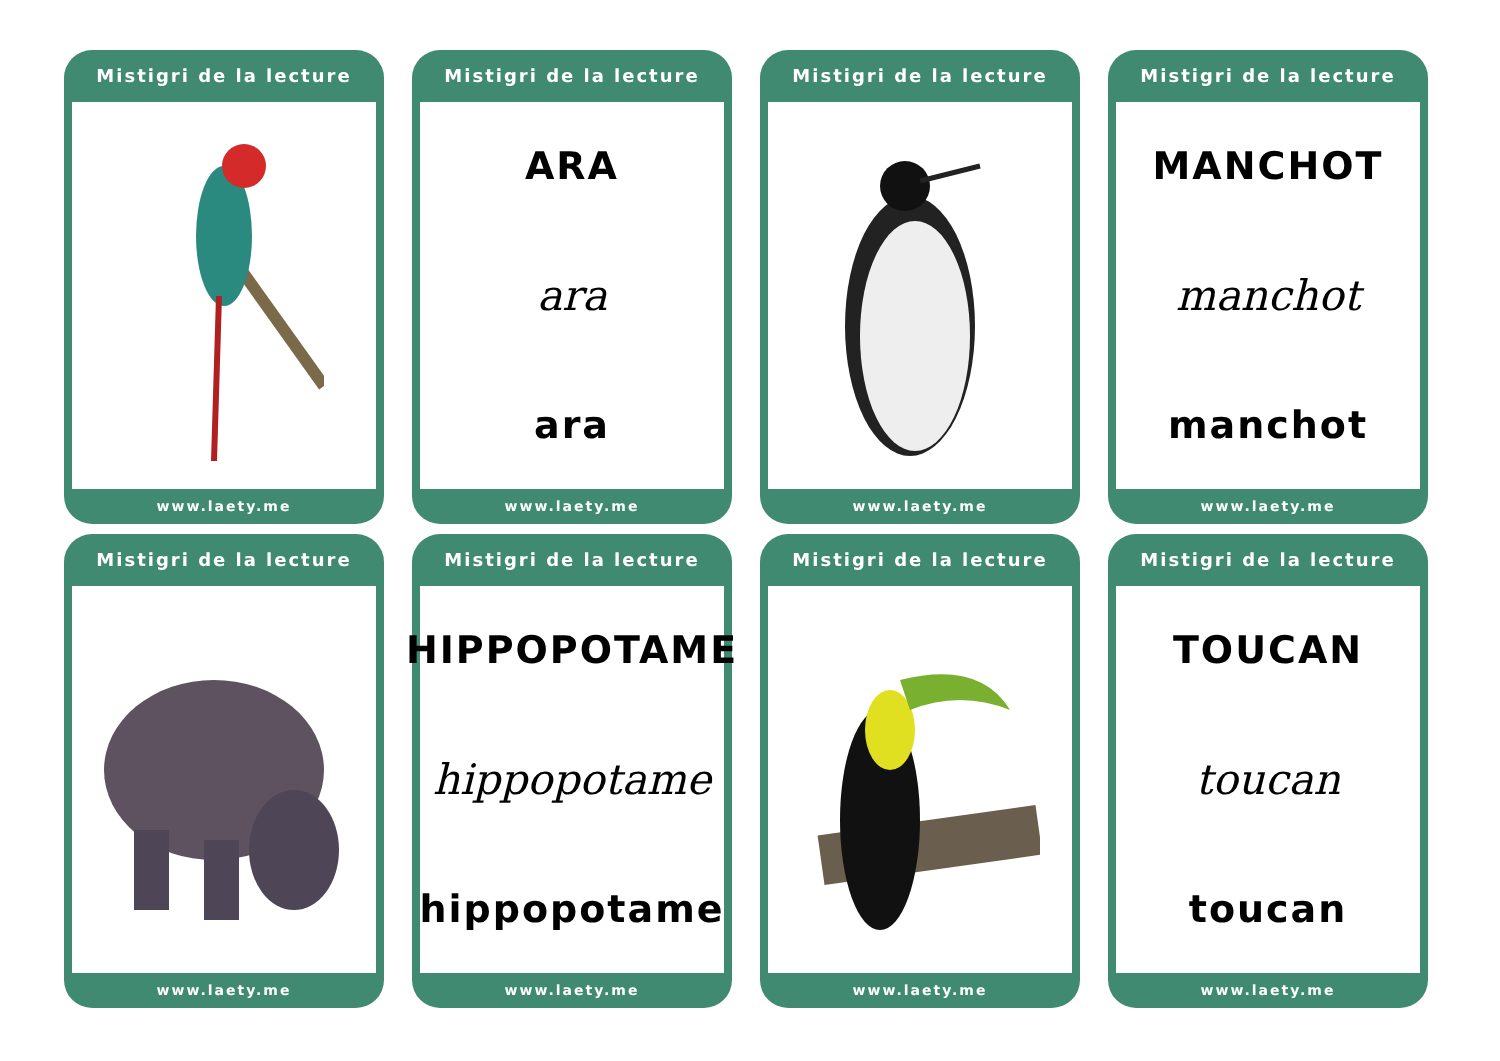Mistigri de la lecture
www.laety.me
Mistigri de la lecture
ARA
ara
ara
www.laety.me
Mistigri de la lecture
www.laety.me
Mistigri de la lecture
MANCHOT
manchot
manchot
www.laety.me
Mistigri de la lecture
www.laety.me
Mistigri de la lecture
HIPPOPOTAME
hippopotame
hippopotame
www.laety.me
Mistigri de la lecture
www.laety.me
Mistigri de la lecture
TOUCAN
toucan
toucan
www.laety.me